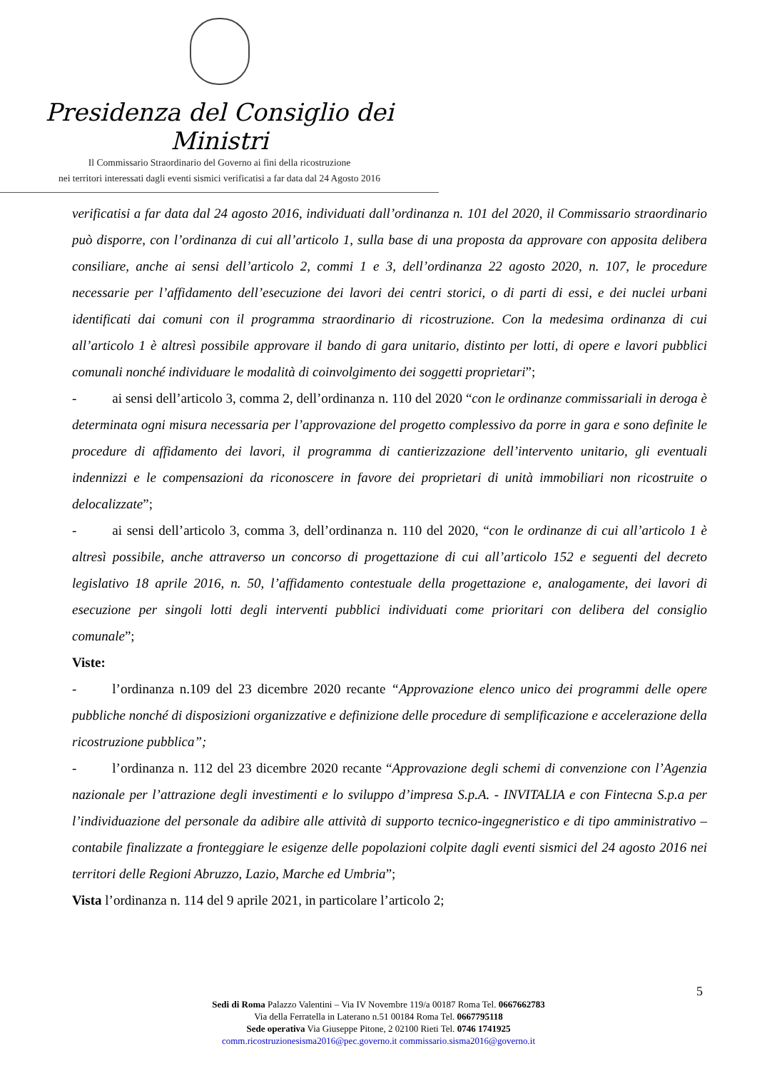Presidenza del Consiglio dei Ministri
Il Commissario Straordinario del Governo ai fini della ricostruzione
nei territori interessati dagli eventi sismici verificatisi a far data dal 24 Agosto 2016
verificatisi a far data dal 24 agosto 2016, individuati dall’ordinanza n. 101 del 2020, il Commissario straordinario può disporre, con l’ordinanza di cui all’articolo 1, sulla base di una proposta da approvare con apposita delibera consiliare, anche ai sensi dell’articolo 2, commi 1 e 3, dell’ordinanza 22 agosto 2020, n. 107, le procedure necessarie per l’affidamento dell’esecuzione dei lavori dei centri storici, o di parti di essi, e dei nuclei urbani identificati dai comuni con il programma straordinario di ricostruzione. Con la medesima ordinanza di cui all’articolo 1 è altresì possibile approvare il bando di gara unitario, distinto per lotti, di opere e lavori pubblici comunali nonché individuare le modalità di coinvolgimento dei soggetti proprietari”;
- ai sensi dell’articolo 3, comma 2, dell’ordinanza n. 110 del 2020 “con le ordinanze commissariali in deroga è determinata ogni misura necessaria per l’approvazione del progetto complessivo da porre in gara e sono definite le procedure di affidamento dei lavori, il programma di cantierizzazione dell’intervento unitario, gli eventuali indennizzi e le compensazioni da riconoscere in favore dei proprietari di unità immobiliari non ricostruite o delocalizzate”;
- ai sensi dell’articolo 3, comma 3, dell’ordinanza n. 110 del 2020, “con le ordinanze di cui all’articolo 1 è altresì possibile, anche attraverso un concorso di progettazione di cui all’articolo 152 e seguenti del decreto legislativo 18 aprile 2016, n. 50, l’affidamento contestuale della progettazione e, analogamente, dei lavori di esecuzione per singoli lotti degli interventi pubblici individuati come prioritari con delibera del consiglio comunale”;
Viste:
- l’ordinanza n.109 del 23 dicembre 2020 recante “Approvazione elenco unico dei programmi delle opere pubbliche nonché di disposizioni organizzative e definizione delle procedure di semplificazione e accelerazione della ricostruzione pubblica”;
- l’ordinanza n. 112 del 23 dicembre 2020 recante “Approvazione degli schemi di convenzione con l’Agenzia nazionale per l’attrazione degli investimenti e lo sviluppo d’impresa S.p.A. - INVITALIA e con Fintecna S.p.a per l’individuazione del personale da adibire alle attività di supporto tecnico-ingegneristico e di tipo amministrativo – contabile finalizzate a fronteggiare le esigenze delle popolazioni colpite dagli eventi sismici del 24 agosto 2016 nei territori delle Regioni Abruzzo, Lazio, Marche ed Umbria”;
Vista l’ordinanza n. 114 del 9 aprile 2021, in particolare l’articolo 2;
5
Sedi di Roma Palazzo Valentini – Via IV Novembre 119/a 00187 Roma Tel. 0667662783
Via della Ferratella in Laterano n.51 00184 Roma Tel. 0667795118
Sede operativa Via Giuseppe Pitone, 2 02100 Rieti Tel. 0746 1741925
comm.ricostruzionesisma2016@pec.governo.it commissario.sisma2016@governo.it